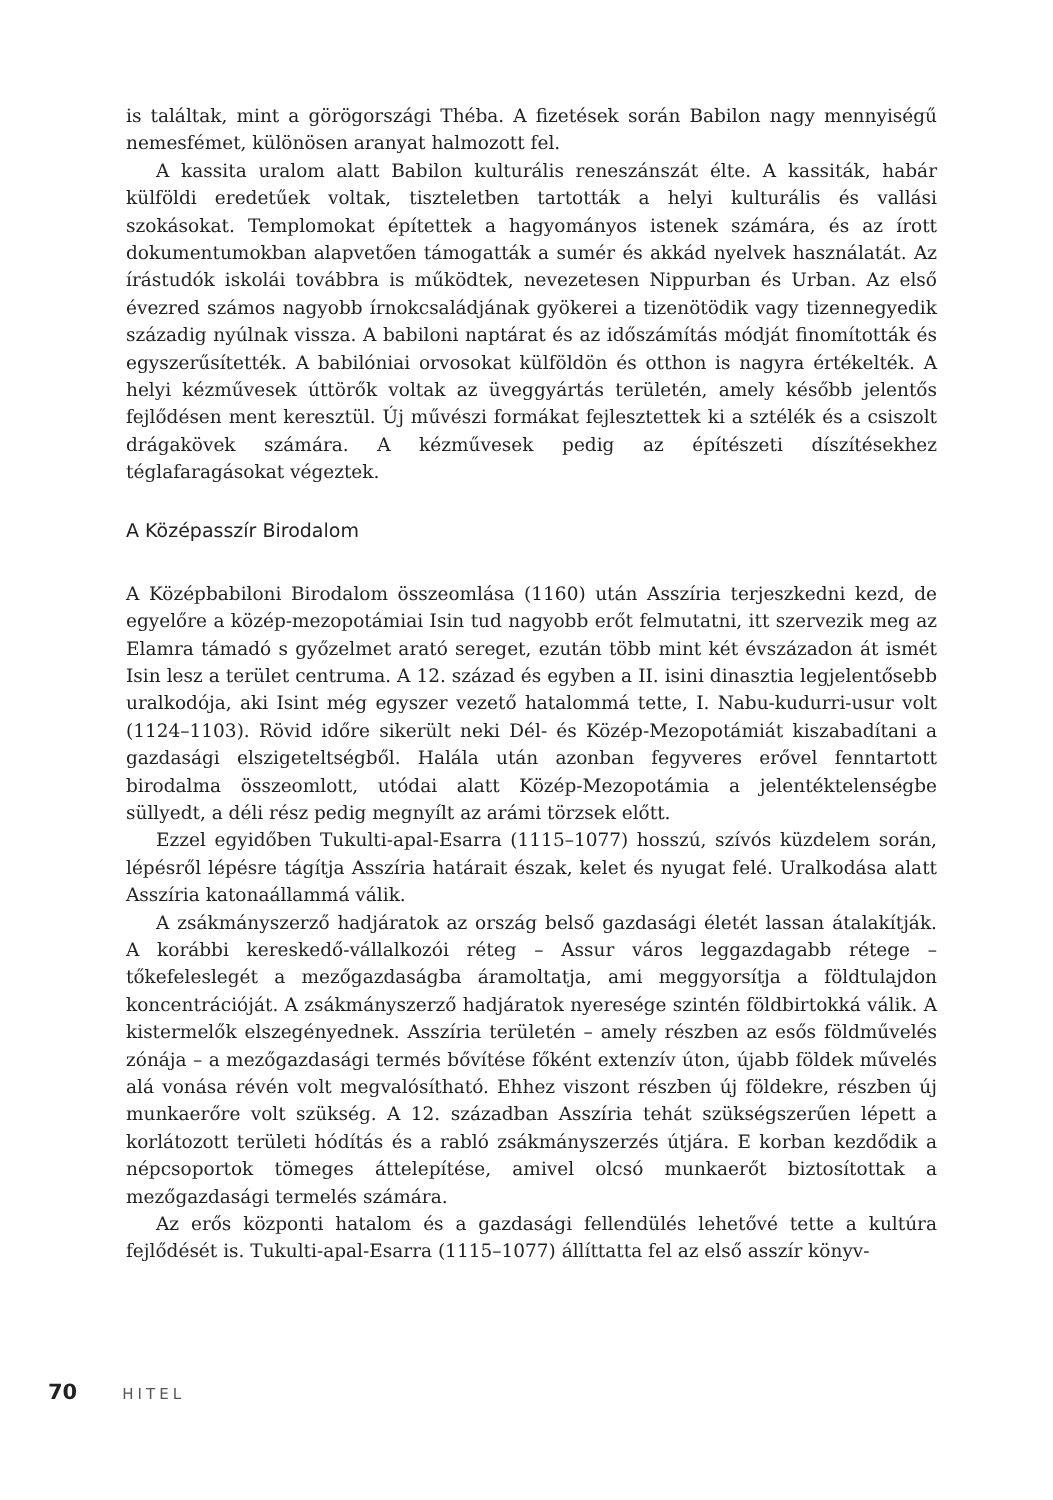is találtak, mint a görögországi Théba. A fizetések során Babilon nagy mennyiségű nemesfémet, különösen aranyat halmozott fel.
A kassita uralom alatt Babilon kulturális reneszánszát élte. A kassiták, habár külföldi eredetűek voltak, tiszteletben tartották a helyi kulturális és vallási szokásokat. Templomokat építettek a hagyományos istenek számára, és az írott dokumentumokban alapvetően támogatták a sumér és akkád nyelvek használatát. Az írástudók iskolái továbbra is működtek, nevezetesen Nippurban és Urban. Az első évezred számos nagyobb írnokcsaládjának gyökerei a tizenötödik vagy tizennegyedik századig nyúlnak vissza. A babiloni naptárat és az időszámítás módját finomították és egyszerűsítették. A babilóniai orvosokat külföldön és otthon is nagyra értékelték. A helyi kézművesek úttörők voltak az üveggyártás területén, amely később jelentős fejlődésen ment keresztül. Új művészi formákat fejlesztettek ki a sztélék és a csiszolt drágakövek számára. A kézművesek pedig az építészeti díszítésekhez téglafaragásokat végeztek.
A Középasszír Birodalom
A Középbabiloni Birodalom összeomlása (1160) után Asszíria terjeszkedni kezd, de egyelőre a közép-mezopotámiai Isin tud nagyobb erőt felmutatni, itt szervezik meg az Elamra támadó s győzelmet arató sereget, ezután több mint két évszázadon át ismét Isin lesz a terület centruma. A 12. század és egyben a II. isini dinasztia legjelentősebb uralkodója, aki Isint még egyszer vezető hatalommá tette, I. Nabu-kudurri-usur volt (1124–1103). Rövid időre sikerült neki Dél- és Közép-Mezopotámiát kiszabadítani a gazdasági elszigeteltségből. Halála után azonban fegyveres erővel fenntartott birodalma összeomlott, utódai alatt Közép-Mezopotámia a jelentéktelenségbe süllyedt, a déli rész pedig megnyílt az arámi törzsek előtt.
Ezzel egyidőben Tukulti-apal-Esarra (1115–1077) hosszú, szívós küzdelem során, lépésről lépésre tágítja Asszíria határait észak, kelet és nyugat felé. Uralkodása alatt Asszíria katonaállammá válik.
A zsákmányszerző hadjáratok az ország belső gazdasági életét lassan átalakítják. A korábbi kereskedő-vállalkozói réteg – Assur város leggazdagabb rétege – tőkefeleslegét a mezőgazdaságba áramoltatja, ami meggyorsítja a földtulajdon koncentrációját. A zsákmányszerző hadjáratok nyeresége szintén földbirtokká válik. A kistermelők elszegényednek. Asszíria területén – amely részben az esős földművelés zónája – a mezőgazdasági termés bővítése főként extenzív úton, újabb földek művelés alá vonása révén volt megvalósítható. Ehhez viszont részben új földekre, részben új munkaerőre volt szükség. A 12. században Asszíria tehát szükségszerűen lépett a korlátozott területi hódítás és a rabló zsákmányszerzés útjára. E korban kezdődik a népcsoportok tömeges áttelepítése, amivel olcsó munkaerőt biztosítottak a mezőgazdasági termelés számára.
Az erős központi hatalom és a gazdasági fellendülés lehetővé tette a kultúra fejlődését is. Tukulti-apal-Esarra (1115–1077) állíttatta fel az első asszír könyv-
70 HITEL